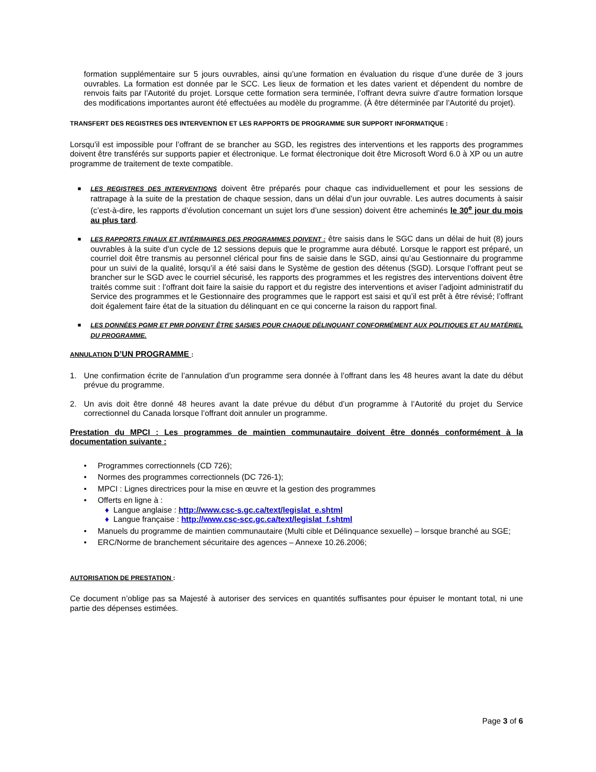formation supplémentaire sur 5 jours ouvrables, ainsi qu’une formation en évaluation du risque d’une durée de 3 jours ouvrables. La formation est donnée par le SCC. Les lieux de formation et les dates varient et dépendent du nombre de renvois faits par l’Autorité du projet. Lorsque cette formation sera terminée, l’offrant devra suivre d’autre formation lorsque des modifications importantes auront été effectuées au modèle du programme. (À être déterminée par l’Autorité du projet).
TRANSFERT DES REGISTRES DES INTERVENTION ET LES RAPPORTS DE PROGRAMME SUR SUPPORT INFORMATIQUE :
Lorsqu’il est impossible pour l’offrant de se brancher au SGD, les registres des interventions et les rapports des programmes doivent être transférés sur supports papier et électronique. Le format électronique doit être Microsoft Word 6.0 à XP ou un autre programme de traitement de texte compatible.
■ LES REGISTRES DES INTERVENTIONS doivent être préparés pour chaque cas individuellement et pour les sessions de rattrapage à la suite de la prestation de chaque session, dans un délai d’un jour ouvrable. Les autres documents à saisir (c’est-à-dire, les rapports d’évolution concernant un sujet lors d’une session) doivent être acheminés le 30<sup>e</sup> jour du mois au plus tard.
■ LES RAPPORTS FINAUX ET INTÉRIMAIRES DES PROGRAMMES DOIVENT : être saisis dans le SGC dans un délai de huit (8) jours ouvrables à la suite d’un cycle de 12 sessions depuis que le programme aura débuté. Lorsque le rapport est préparé, un courriel doit être transmis au personnel clérical pour fins de saisie dans le SGD, ainsi qu’au Gestionnaire du programme pour un suivi de la qualité, lorsqu’il a été saisi dans le Système de gestion des détenus (SGD). Lorsque l’offrant peut se brancher sur le SGD avec le courriel sécurisé, les rapports des programmes et les registres des interventions doivent être traités comme suit : l’offrant doit faire la saisie du rapport et du registre des interventions et aviser l’adjoint administratif du Service des programmes et le Gestionnaire des programmes que le rapport est saisi et qu’il est prêt à être révisé; l’offrant doit également faire état de la situation du délinquant en ce qui concerne la raison du rapport final.
■ LES DONNÉES PGMR ET PMR DOIVENT ÊTRE SAISIES POUR CHAQUE DÉLINQUANT CONFORMÉMENT AUX POLITIQUES ET AU MATÉRIEL DU PROGRAMME.
ANNULATION D’UN PROGRAMME :
1. Une confirmation écrite de l’annulation d’un programme sera donnée à l’offrant dans les 48 heures avant la date du début prévue du programme.
2. Un avis doit être donné 48 heures avant la date prévue du début d’un programme à l’Autorité du projet du Service correctionnel du Canada lorsque l’offrant doit annuler un programme.
Prestation du MPCI : Les programmes de maintien communautaire doivent être donnés conformément à la documentation suivante :
• Programmes correctionnels (CD 726);
• Normes des programmes correctionnels (DC 726-1);
• MPCI : Lignes directrices pour la mise en œuvre et la gestion des programmes
• Offerts en ligne à :
♦ Langue anglaise : http://www.csc-s.gc.ca/text/legislat_e.shtml
♦ Langue française : http://www.csc-scc.gc.ca/text/legislat_f.shtml
• Manuels du programme de maintien communautaire (Multi cible et Délinquance sexuelle) – lorsque branché au SGE;
• ERC/Norme de branchement sécuritaire des agences – Annexe 10.26.2006;
AUTORISATION DE PRESTATION :
Ce document n’oblige pas sa Majesté à autoriser des services en quantités suffisantes pour épuiser le montant total, ni une partie des dépenses estimées.
Page 3 of 6